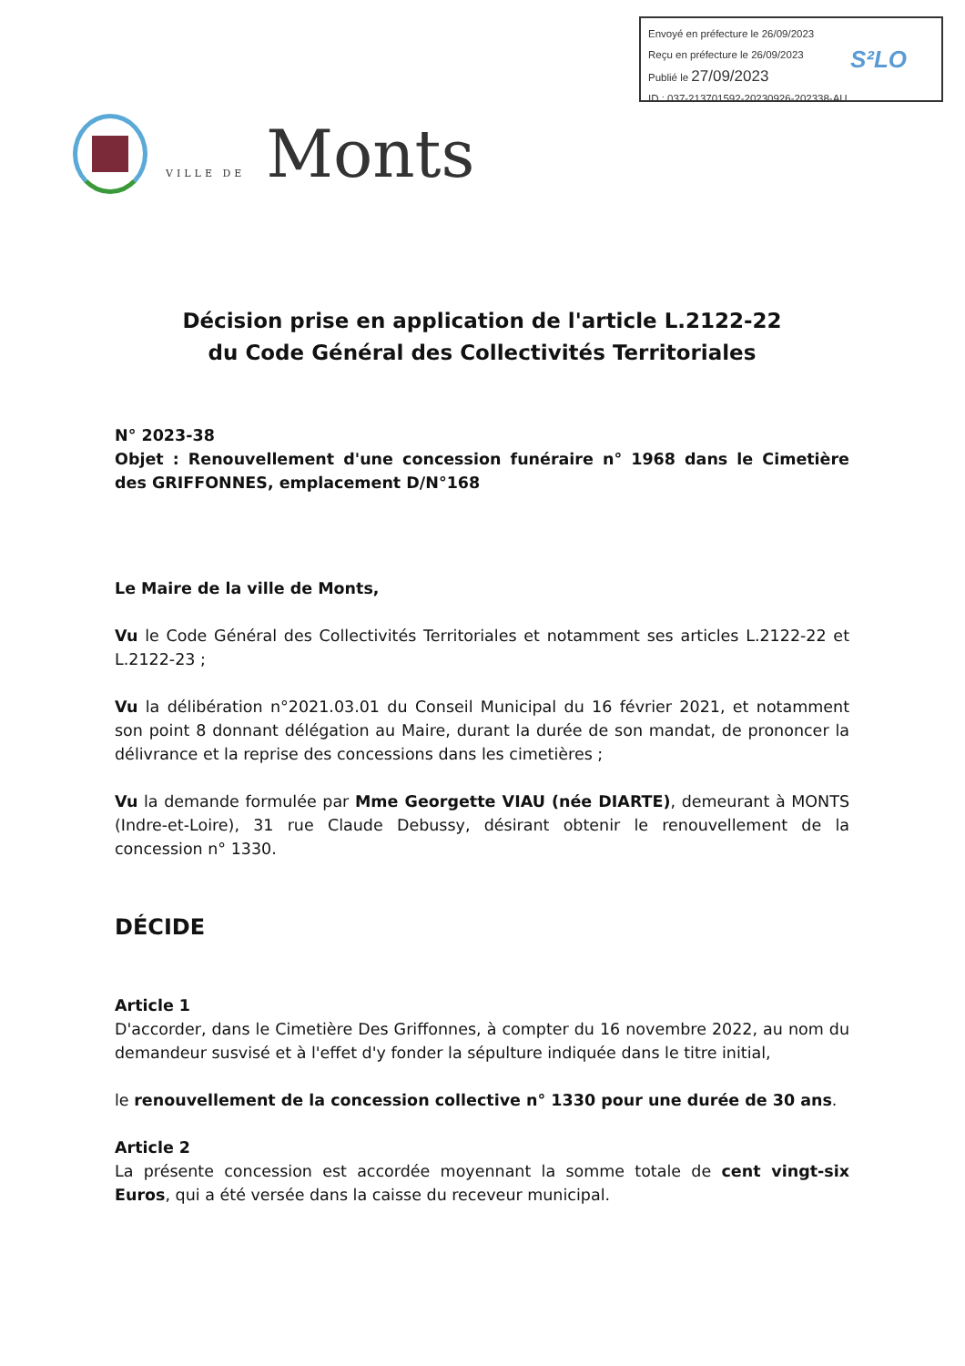Envoyé en préfecture le 26/09/2023
Reçu en préfecture le 26/09/2023
Publié le 27/09/2023
ID : 037-213701592-20230926-202338-AU
S²LO
VILLE DE Monts
Décision prise en application de l'article L.2122-22
du Code Général des Collectivités Territoriales
N° 2023-38
Objet : Renouvellement d'une concession funéraire n° 1968 dans le Cimetière des GRIFFONNES, emplacement D/N°168
Le Maire de la ville de Monts,
Vu le Code Général des Collectivités Territoriales et notamment ses articles L.2122-22 et L.2122-23 ;
Vu la délibération n°2021.03.01 du Conseil Municipal du 16 février 2021, et notamment son point 8 donnant délégation au Maire, durant la durée de son mandat, de prononcer la délivrance et la reprise des concessions dans les cimetières ;
Vu la demande formulée par Mme Georgette VIAU (née DIARTE), demeurant à MONTS (Indre-et-Loire), 31 rue Claude Debussy, désirant obtenir le renouvellement de la concession n° 1330.
DÉCIDE
Article 1
D'accorder, dans le Cimetière Des Griffonnes, à compter du 16 novembre 2022, au nom du demandeur susvisé et à l'effet d'y fonder la sépulture indiquée dans le titre initial,
le renouvellement de la concession collective n° 1330 pour une durée de 30 ans.
Article 2
La présente concession est accordée moyennant la somme totale de cent vingt-six Euros, qui a été versée dans la caisse du receveur municipal.